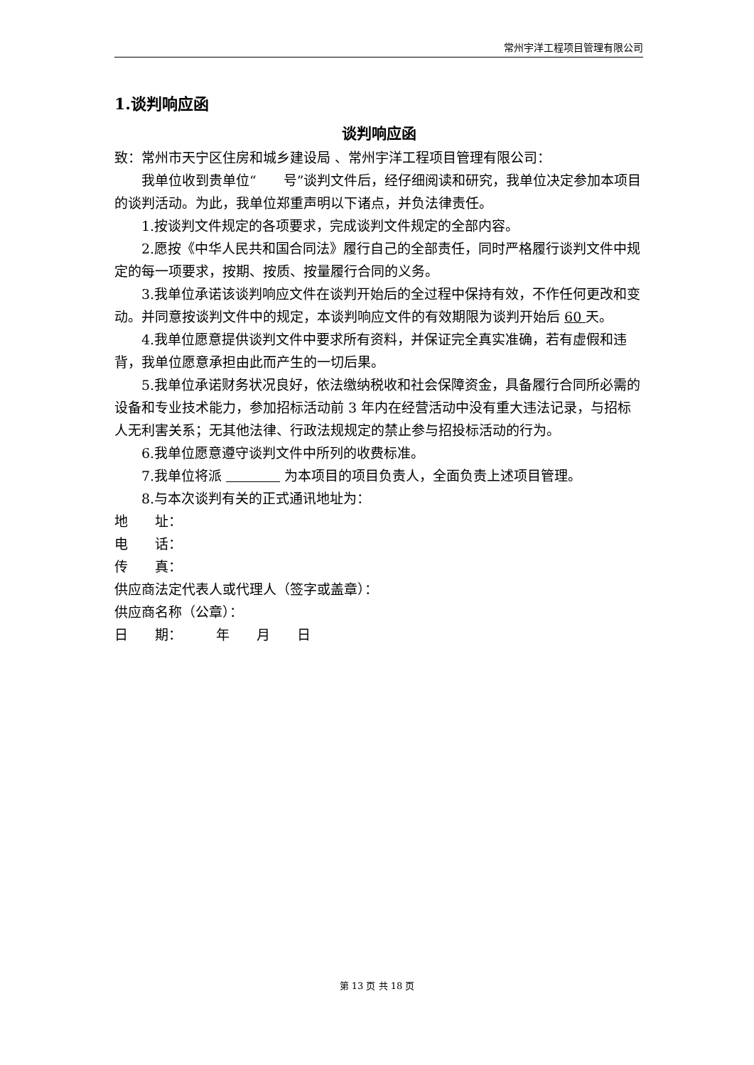常州宇洋工程项目管理有限公司
1.谈判响应函
谈判响应函
致：常州市天宁区住房和城乡建设局 、常州宇洋工程项目管理有限公司：
我单位收到贵单位“　　号”谈判文件后，经仔细阅读和研究，我单位决定参加本项目的谈判活动。为此，我单位郑重声明以下诸点，并负法律责任。
1.按谈判文件规定的各项要求，完成谈判文件规定的全部内容。
2.愿按《中华人民共和国合同法》履行自己的全部责任，同时严格履行谈判文件中规定的每一项要求，按期、按质、按量履行合同的义务。
3.我单位承诺该谈判响应文件在谈判开始后的全过程中保持有效，不作任何更改和变动。并同意按谈判文件中的规定，本谈判响应文件的有效期限为谈判开始后 60 天。
4.我单位愿意提供谈判文件中要求所有资料，并保证完全真实准确，若有虚假和违背，我单位愿意承担由此而产生的一切后果。
5.我单位承诺财务状况良好，依法缴纳税收和社会保障资金，具备履行合同所必需的设备和专业技术能力，参加招标活动前 3 年内在经营活动中没有重大违法记录，与招标人无利害关系；无其他法律、行政法规规定的禁止参与招投标活动的行为。
6.我单位愿意遵守谈判文件中所列的收费标准。
7.我单位将派 　　　　 为本项目的项目负责人，全面负责上述项目管理。
8.与本次谈判有关的正式通讯地址为：
地　　址：
电　　话：
传　　真：
供应商法定代表人或代理人（签字或盖章）：
供应商名称（公章）：
日　　期：　　　年　　月　　日
第 13 页 共 18 页